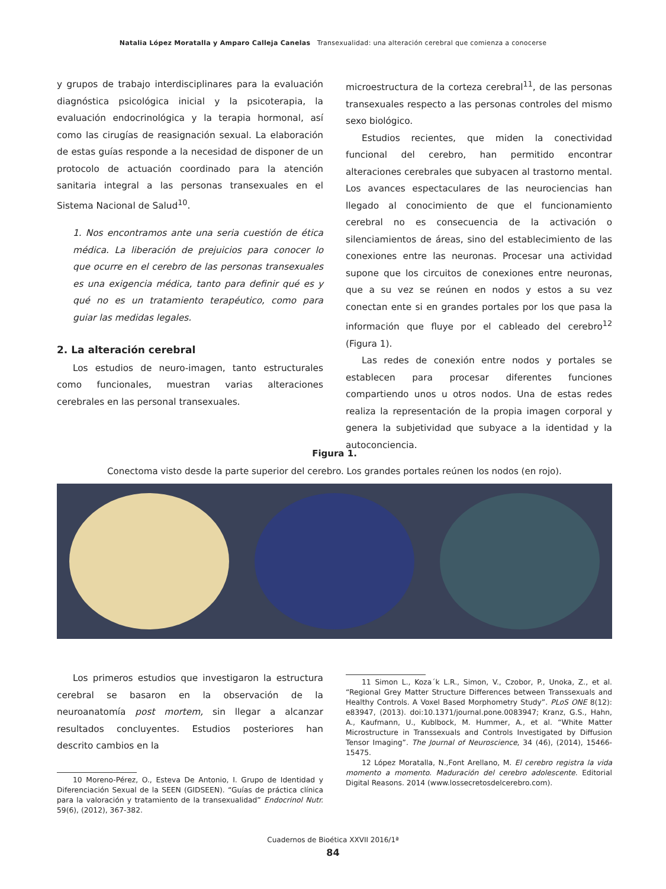Natalia López Moratalla y Amparo Calleja Canelas Transexualidad: una alteración cerebral que comienza a conocerse
y grupos de trabajo interdisciplinares para la evaluación diagnóstica psicológica inicial y la psicoterapia, la evaluación endocrinológica y la terapia hormonal, así como las cirugías de reasignación sexual. La elaboración de estas guías responde a la necesidad de disponer de un protocolo de actuación coordinado para la atención sanitaria integral a las personas transexuales en el Sistema Nacional de Salud<sup>10</sup>.
1. Nos encontramos ante una seria cuestión de ética médica. La liberación de prejuicios para conocer lo que ocurre en el cerebro de las personas transexuales es una exigencia médica, tanto para definir qué es y qué no es un tratamiento terapéutico, como para guiar las medidas legales.
2. La alteración cerebral
Los estudios de neuro-imagen, tanto estructurales como funcionales, muestran varias alteraciones cerebrales en las personal transexuales.
microestructura de la corteza cerebral<sup>11</sup>, de las personas transexuales respecto a las personas controles del mismo sexo biológico.
Estudios recientes, que miden la conectividad funcional del cerebro, han permitido encontrar alteraciones cerebrales que subyacen al trastorno mental. Los avances espectaculares de las neurociencias han llegado al conocimiento de que el funcionamiento cerebral no es consecuencia de la activación o silenciamientos de áreas, sino del establecimiento de las conexiones entre las neuronas. Procesar una actividad supone que los circuitos de conexiones entre neuronas, que a su vez se reúnen en nodos y estos a su vez conectan ente si en grandes portales por los que pasa la información que fluye por el cableado del cerebro<sup>12</sup> (Figura 1).
Las redes de conexión entre nodos y portales se establecen para procesar diferentes funciones compartiendo unos u otros nodos. Una de estas redes realiza la representación de la propia imagen corporal y genera la subjetividad que subyace a la identidad y la autoconciencia.
Figura 1.
Conectoma visto desde la parte superior del cerebro. Los grandes portales reúnen los nodos (en rojo).
Los primeros estudios que investigaron la estructura cerebral se basaron en la observación de la neuroanatomía post mortem, sin llegar a alcanzar resultados concluyentes. Estudios posteriores han descrito cambios en la
10 Moreno-Pérez, O., Esteva De Antonio, I. Grupo de Identidad y Diferenciación Sexual de la SEEN (GIDSEEN). “Guías de práctica clínica para la valoración y tratamiento de la transexualidad” Endocrinol Nutr. 59(6), (2012), 367-382.
11 Simon L., Koza´k L.R., Simon, V., Czobor, P., Unoka, Z., et al. “Regional Grey Matter Structure Differences between Transsexuals and Healthy Controls. A Voxel Based Morphometry Study”. PLoS ONE 8(12): e83947, (2013). doi:10.1371/journal.pone.0083947; Kranz, G.S., Hahn, A., Kaufmann, U., Kublbock, M. Hummer, A., et al. “White Matter Microstructure in Transsexuals and Controls Investigated by Diffusion Tensor Imaging”. The Journal of Neuroscience, 34 (46), (2014), 15466-15475.
12 López Moratalla, N.,Font Arellano, M. El cerebro registra la vida momento a momento. Maduración del cerebro adolescente. Editorial Digital Reasons. 2014 (www.lossecretosdelcerebro.com).
Cuadernos de Bioética XXVII 2016/1ª
84